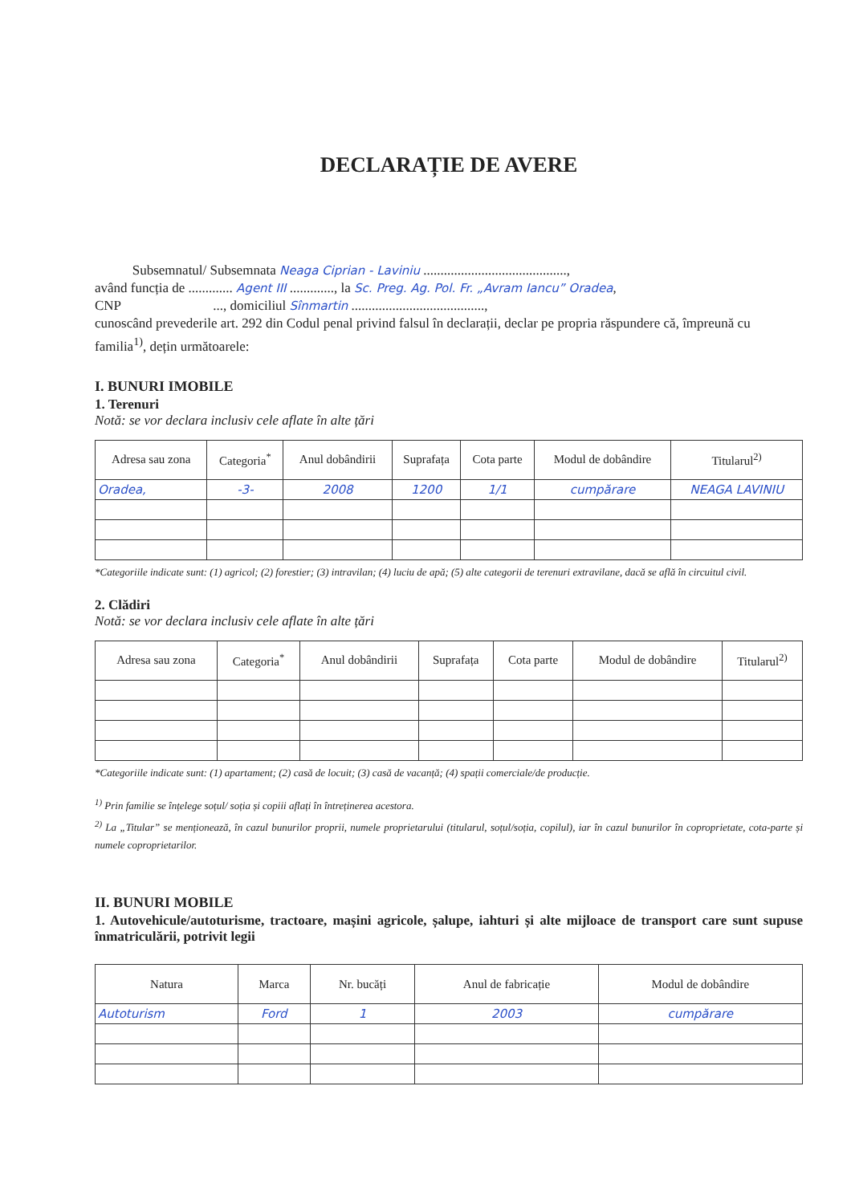DECLARAȚIE DE AVERE
Subsemnatul/ Subsemnata Neaga Ciprian - Laviniu ..........................................,
având funcția de ............. Agent III ............., la Sc. Preg. Ag. Pol. Fr. „Avram Iancu” Oradea,
CNP ..., domiciliul Sînmartin .......................................,
cunoscând prevederile art. 292 din Codul penal privind falsul în declarații, declar pe propria răspundere că, împreună cu familia<sup>1)</sup>, dețin următoarele:
I. BUNURI IMOBILE
1. Terenuri
Notă: se vor declara inclusiv cele aflate în alte țări
| Adresa sau zona | Categoria<sup>*</sup> | Anul dobândirii | Suprafața | Cota parte | Modul de dobândire | Titularul<sup>2)</sup> |
| --- | --- | --- | --- | --- | --- | --- |
| Oradea, | -3- | 2008 | 1200 | 1/1 | cumpărare | NEAGA LAVINIU |
*Categoriile indicate sunt: (1) agricol; (2) forestier; (3) intravilan; (4) luciu de apă; (5) alte categorii de terenuri extravilane, dacă se află în circuitul civil.
2. Clădiri
Notă: se vor declara inclusiv cele aflate în alte țări
| Adresa sau zona | Categoria<sup>*</sup> | Anul dobândirii | Suprafața | Cota parte | Modul de dobândire | Titularul<sup>2)</sup> |
| --- | --- | --- | --- | --- | --- | --- |
*Categoriile indicate sunt: (1) apartament; (2) casă de locuit; (3) casă de vacanță; (4) spații comerciale/de producție.
<sup>1)</sup> Prin familie se înțelege soțul/ soția și copiii aflați în întreținerea acestora.
<sup>2)</sup> La „Titular” se menționează, în cazul bunurilor proprii, numele proprietarului (titularul, soțul/soția, copilul), iar în cazul bunurilor în coproprietate, cota-parte și numele coproprietarilor.
II. BUNURI MOBILE
1. Autovehicule/autoturisme, tractoare, mașini agricole, șalupe, iahturi și alte mijloace de transport care sunt supuse înmatriculării, potrivit legii
| Natura | Marca | Nr. bucăți | Anul de fabricație | Modul de dobândire |
| --- | --- | --- | --- | --- |
| Autoturism | Ford | 1 | 2003 | cumpărare |